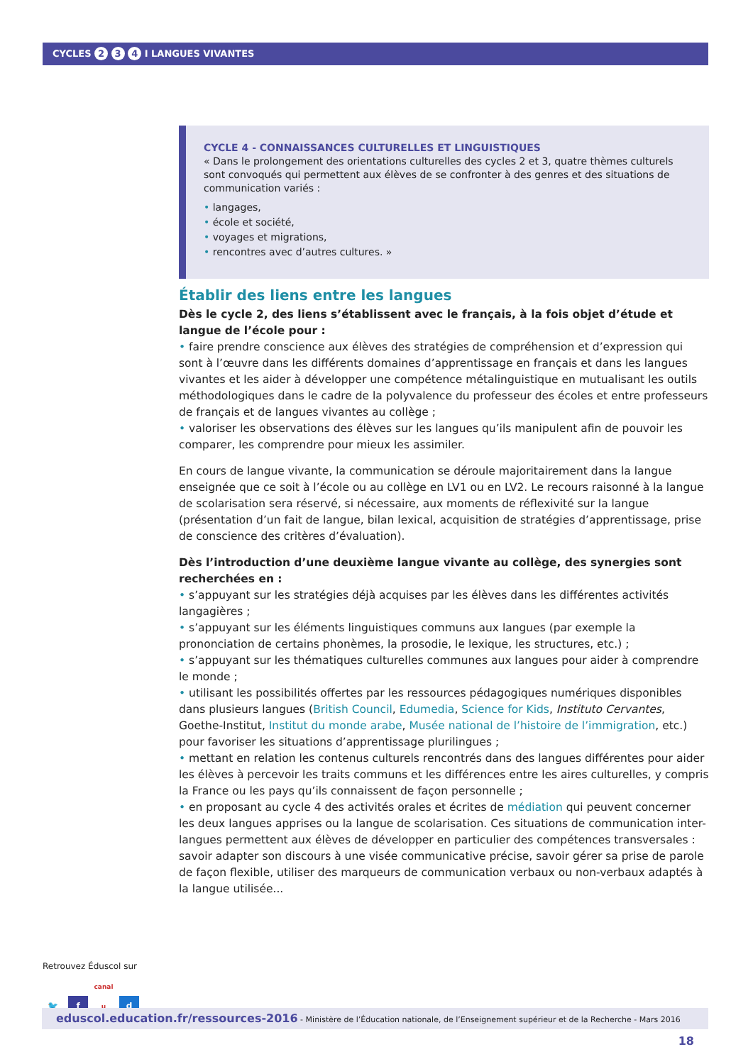CYCLES 2 3 4 I LANGUES VIVANTES
CYCLE 4 - CONNAISSANCES CULTURELLES ET LINGUISTIQUES
« Dans le prolongement des orientations culturelles des cycles 2 et 3, quatre thèmes culturels sont convoqués qui permettent aux élèves de se confronter à des genres et des situations de communication variés :
• langages,
• école et société,
• voyages et migrations,
• rencontres avec d’autres cultures. »
Établir des liens entre les langues
Dès le cycle 2, des liens s’établissent avec le français, à la fois objet d’étude et langue de l’école pour :
• faire prendre conscience aux élèves des stratégies de compréhension et d’expression qui sont à l’œuvre dans les différents domaines d’apprentissage en français et dans les langues vivantes et les aider à développer une compétence métalinguistique en mutualisant les outils méthodologiques dans le cadre de la polyvalence du professeur des écoles et entre professeurs de français et de langues vivantes au collège ;
• valoriser les observations des élèves sur les langues qu’ils manipulent afin de pouvoir les comparer, les comprendre pour mieux les assimiler.
En cours de langue vivante, la communication se déroule majoritairement dans la langue enseignée que ce soit à l’école ou au collège en LV1 ou en LV2. Le recours raisonné à la langue de scolarisation sera réservé, si nécessaire, aux moments de réflexivité sur la langue (présentation d’un fait de langue, bilan lexical, acquisition de stratégies d’apprentissage, prise de conscience des critères d’évaluation).
Dès l’introduction d’une deuxième langue vivante au collège, des synergies sont recherchées en :
• s’appuyant sur les stratégies déjà acquises par les élèves dans les différentes activités langagières ;
• s’appuyant sur les éléments linguistiques communs aux langues (par exemple la prononciation de certains phonèmes, la prosodie, le lexique, les structures, etc.) ;
• s’appuyant sur les thématiques culturelles communes aux langues pour aider à comprendre le monde ;
• utilisant les possibilités offertes par les ressources pédagogiques numériques disponibles dans plusieurs langues (British Council, Edumedia, Science for Kids, Instituto Cervantes, Goethe-Institut, Institut du monde arabe, Musée national de l’histoire de l’immigration, etc.) pour favoriser les situations d’apprentissage plurilingues ;
• mettant en relation les contenus culturels rencontrés dans des langues différentes pour aider les élèves à percevoir les traits communs et les différences entre les aires culturelles, y compris la France ou les pays qu’ils connaissent de façon personnelle ;
• en proposant au cycle 4 des activités orales et écrites de médiation qui peuvent concerner les deux langues apprises ou la langue de scolarisation. Ces situations de communication inter-langues permettent aux élèves de développer en particulier des compétences transversales : savoir adapter son discours à une visée communicative précise, savoir gérer sa prise de parole de façon flexible, utiliser des marqueurs de communication verbaux ou non-verbaux adaptés à la langue utilisée...
Retrouvez Éduscol sur
🐦 f canal u d
eduscol.education.fr/ressources-2016 - Ministère de l’Éducation nationale, de l’Enseignement supérieur et de la Recherche - Mars 2016 18